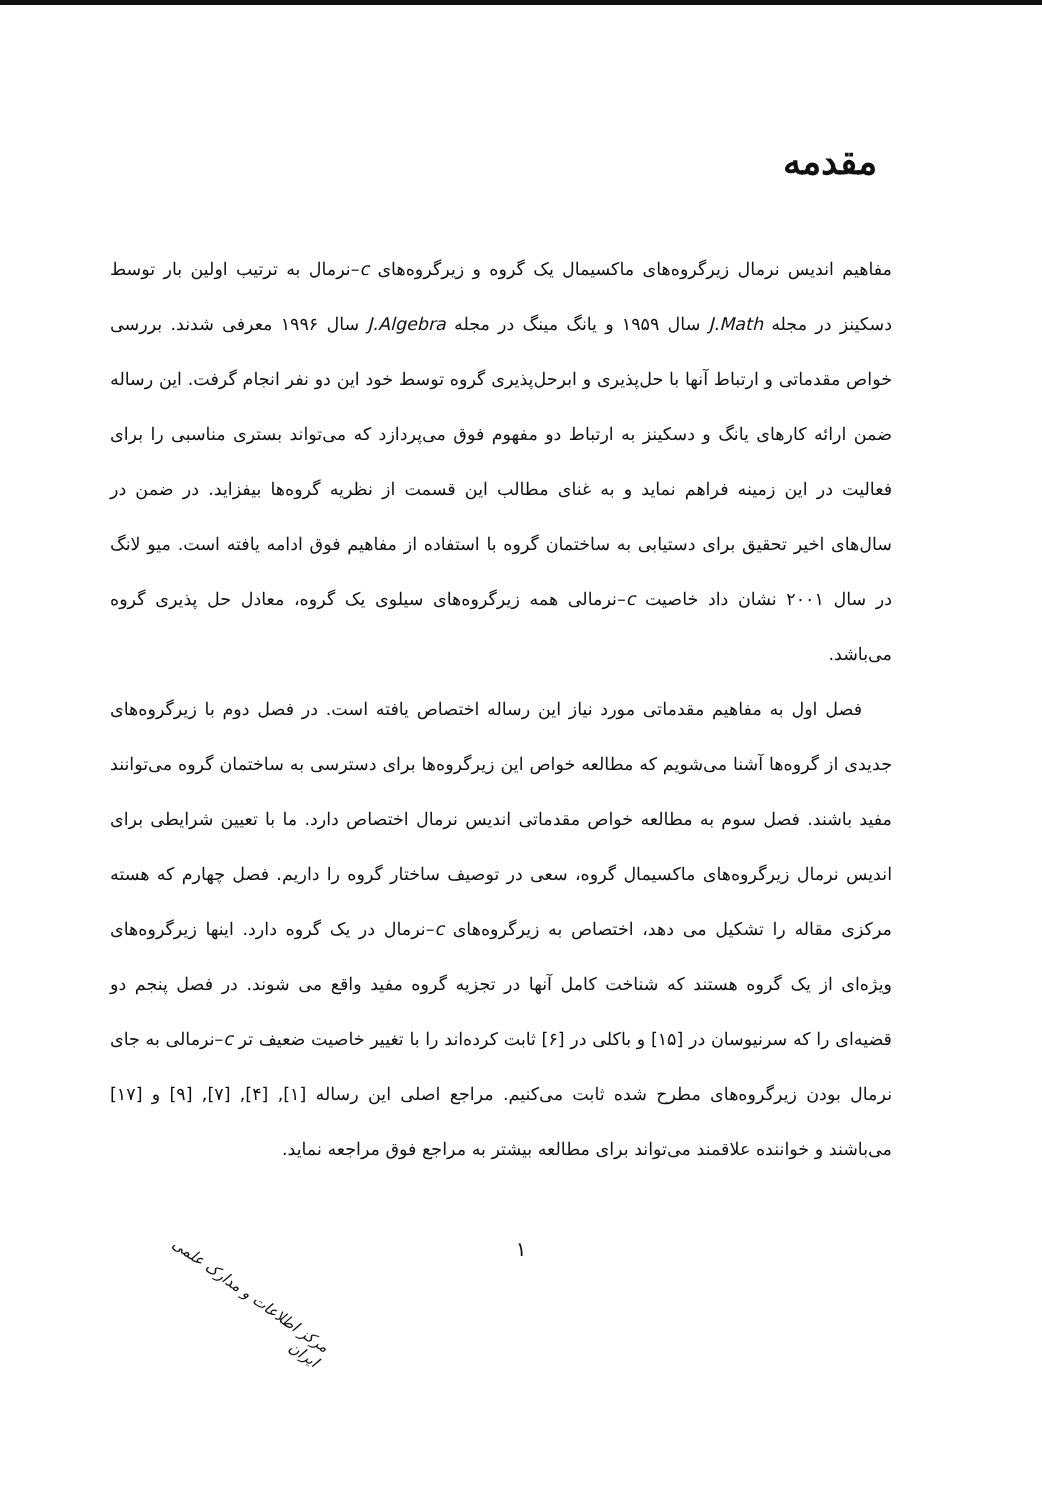مقدمه
مفاهیم اندیس نرمال زیرگروه‌های ماکسیمال یک گروه و زیرگروه‌های c–نرمال به ترتیب اولین بار توسط دسکینز در مجله J.Math سال ۱۹۵۹ و یانگ مینگ در مجله J.Algebra سال ۱۹۹۶ معرفی شدند. بررسی خواص مقدماتی و ارتباط آنها با حل‌پذیری و ابرحل‌پذیری گروه توسط خود این دو نفر انجام گرفت. این رساله ضمن ارائه کارهای یانگ و دسکینز به ارتباط دو مفهوم فوق می‌پردازد که می‌تواند بستری مناسبی را برای فعالیت در این زمینه فراهم نماید و به غنای مطالب این قسمت از نظریه گروه‌ها بیفزاید. در ضمن در سال‌های اخیر تحقیق برای دستیابی به ساختمان گروه با استفاده از مفاهیم فوق ادامه یافته است. میو لانگ در سال ۲۰۰۱ نشان داد خاصیت c–نرمالی همه زیرگروه‌های سیلوی یک گروه، معادل حل پذیری گروه می‌باشد.
فصل اول به مفاهیم مقدماتی مورد نیاز این رساله اختصاص یافته است. در فصل دوم با زیرگروه‌های جدیدی از گروه‌ها آشنا می‌شویم که مطالعه خواص این زیرگروه‌ها برای دسترسی به ساختمان گروه می‌توانند مفید باشند. فصل سوم به مطالعه خواص مقدماتی اندیس نرمال اختصاص دارد. ما با تعیین شرایطی برای اندیس نرمال زیرگروه‌های ماکسیمال گروه، سعی در توصیف ساختار گروه را داریم. فصل چهارم که هسته مرکزی مقاله را تشکیل می دهد، اختصاص به زیرگروه‌های c–نرمال در یک گروه دارد. اینها زیرگروه‌های ویژه‌ای از یک گروه هستند که شناخت کامل آنها در تجزیه گروه مفید واقع می شوند. در فصل پنجم دو قضیه‌ای را که سرنیوسان در [۱۵] و باکلی در [۶] ثابت کرده‌اند را با تغییر خاصیت ضعیف تر c–نرمالی به جای نرمال بودن زیرگروه‌های مطرح شده ثابت می‌کنیم. مراجع اصلی این رساله [۱], [۴], [۷], [۹] و [۱۷] می‌باشند و خواننده علاقمند می‌تواند برای مطالعه بیشتر به مراجع فوق مراجعه نماید.
۱
مرکز اطلاعات و مدارک علمی ایران